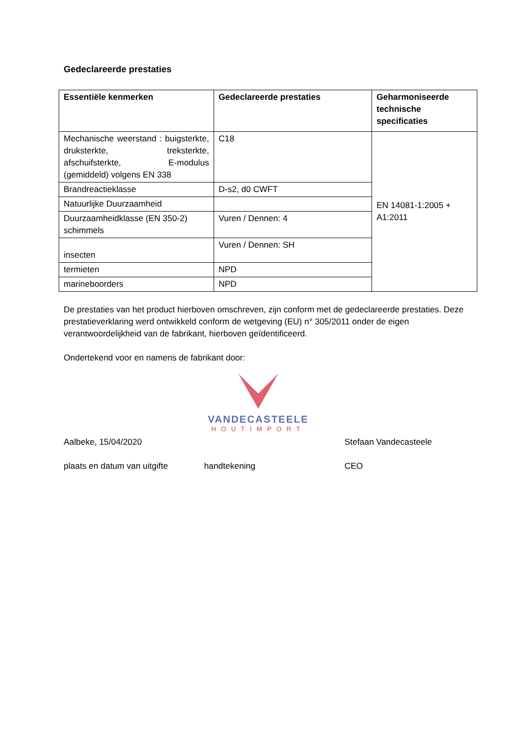Gedeclareerde prestaties
| Essentiële kenmerken | Gedeclareerde prestaties | Geharmoniseerde technische specificaties |
| --- | --- | --- |
| Mechanische weerstand : buigsterkte, druksterkte, treksterkte, afschuifsterkte, E-modulus (gemiddeld) volgens EN 338 | C18 | EN 14081-1:2005 + A1:2011 |
| Brandreactieklasse | D-s2, d0 CWFT | |
| Natuurlijke Duurzaamheid | | |
| Duurzaamheidklasse (EN 350-2) schimmels | Vuren / Dennen: 4 | |
| insecten | Vuren / Dennen: SH | |
| termieten | NPD | |
| marineboorders | NPD | |
De prestaties van het product hierboven omschreven, zijn conform met de gedeclareerde prestaties. Deze prestatieverklaring werd ontwikkeld conform de wetgeving (EU) n° 305/2011 onder de eigen verantwoordelijkheid van de fabrikant, hierboven geïdentificeerd.
Ondertekend voor en namens de fabrikant door:
VANDECASTEELE
HOUTIMPORT
Aalbeke, 15/04/2020 Stefaan Vandecasteele
plaats en datum van uitgifte handtekening CEO